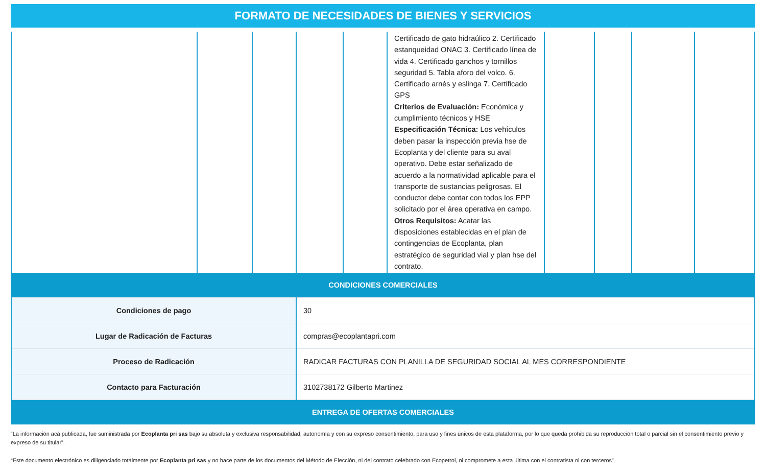FORMATO DE NECESIDADES DE BIENES Y SERVICIOS
| | | | | | Certificado de gato hidraúlico 2. Certificado estanqueidad ONAC 3. Certificado línea de vida 4. Certificado ganchos y tornillos seguridad 5. Tabla aforo del volco. 6. Certificado arnés y eslinga 7. Certificado GPS Criterios de Evaluación: Económica y cumplimiento técnicos y HSE Especificación Técnica: Los vehículos deben pasar la inspección previa hse de Ecoplanta y del cliente para su aval operativo. Debe estar señalizado de acuerdo a la normatividad aplicable para el transporte de sustancias peligrosas. El conductor debe contar con todos los EPP solicitado por el área operativa en campo. Otros Requisitos: Acatar las disposiciones establecidas en el plan de contingencias de Ecoplanta, plan estratégico de seguridad vial y plan hse del contrato. | | | | |
CONDICIONES COMERCIALES
| Condiciones de pago | 30 |
| Lugar de Radicación de Facturas | compras@ecoplantapri.com |
| Proceso de Radicación | RADICAR FACTURAS CON PLANILLA DE SEGURIDAD SOCIAL AL MES CORRESPONDIENTE |
| Contacto para Facturación | 3102738172 Gilberto Martinez |
ENTREGA DE OFERTAS COMERCIALES
“La información acá publicada, fue suministrada por Ecoplanta pri sas bajo su absoluta y exclusiva responsabilidad, autonomía y con su expreso consentimiento, para uso y fines únicos de esta plataforma, por lo que queda prohibida su reproducción total o parcial sin el consentimiento previo y expreso de su titular”.
“Este documento electrónico es diligenciado totalmente por Ecoplanta pri sas y no hace parte de los documentos del Método de Elección, ni del contrato celebrado con Ecopetrol, ni compromete a esta última con el contratista ni con terceros”